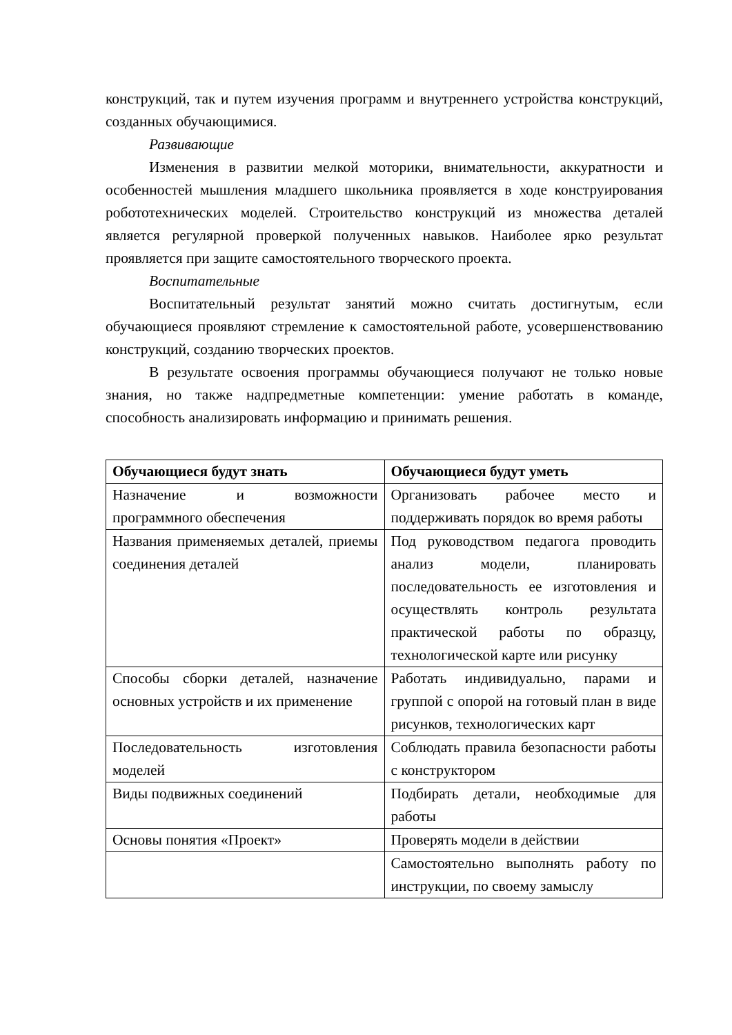конструкций, так и путем изучения программ и внутреннего устройства конструкций, созданных обучающимися.
Развивающие
Изменения в развитии мелкой моторики, внимательности, аккуратности и особенностей мышления младшего школьника проявляется в ходе конструирования робототехнических моделей. Строительство конструкций из множества деталей является регулярной проверкой полученных навыков. Наиболее ярко результат проявляется при защите самостоятельного творческого проекта.
Воспитательные
Воспитательный результат занятий можно считать достигнутым, если обучающиеся проявляют стремление к самостоятельной работе, усовершенствованию конструкций, созданию творческих проектов.
В результате освоения программы обучающиеся получают не только новые знания, но также надпредметные компетенции: умение работать в команде, способность анализировать информацию и принимать решения.
| Обучающиеся будут знать | Обучающиеся будут уметь |
| --- | --- |
| Назначение и возможности программного обеспечения | Организовать рабочее место и поддерживать порядок во время работы |
| Названия применяемых деталей, приемы соединения деталей | Под руководством педагога проводить анализ модели, планировать последовательность ее изготовления и осуществлять контроль результата практической работы по образцу, технологической карте или рисунку |
| Способы сборки деталей, назначение основных устройств и их применение | Работать индивидуально, парами и группой с опорой на готовый план в виде рисунков, технологических карт |
| Последовательность изготовления моделей | Соблюдать правила безопасности работы с конструктором |
| Виды подвижных соединений | Подбирать детали, необходимые для работы |
| Основы понятия «Проект» | Проверять модели в действии |
| | Самостоятельно выполнять работу по инструкции, по своему замыслу |